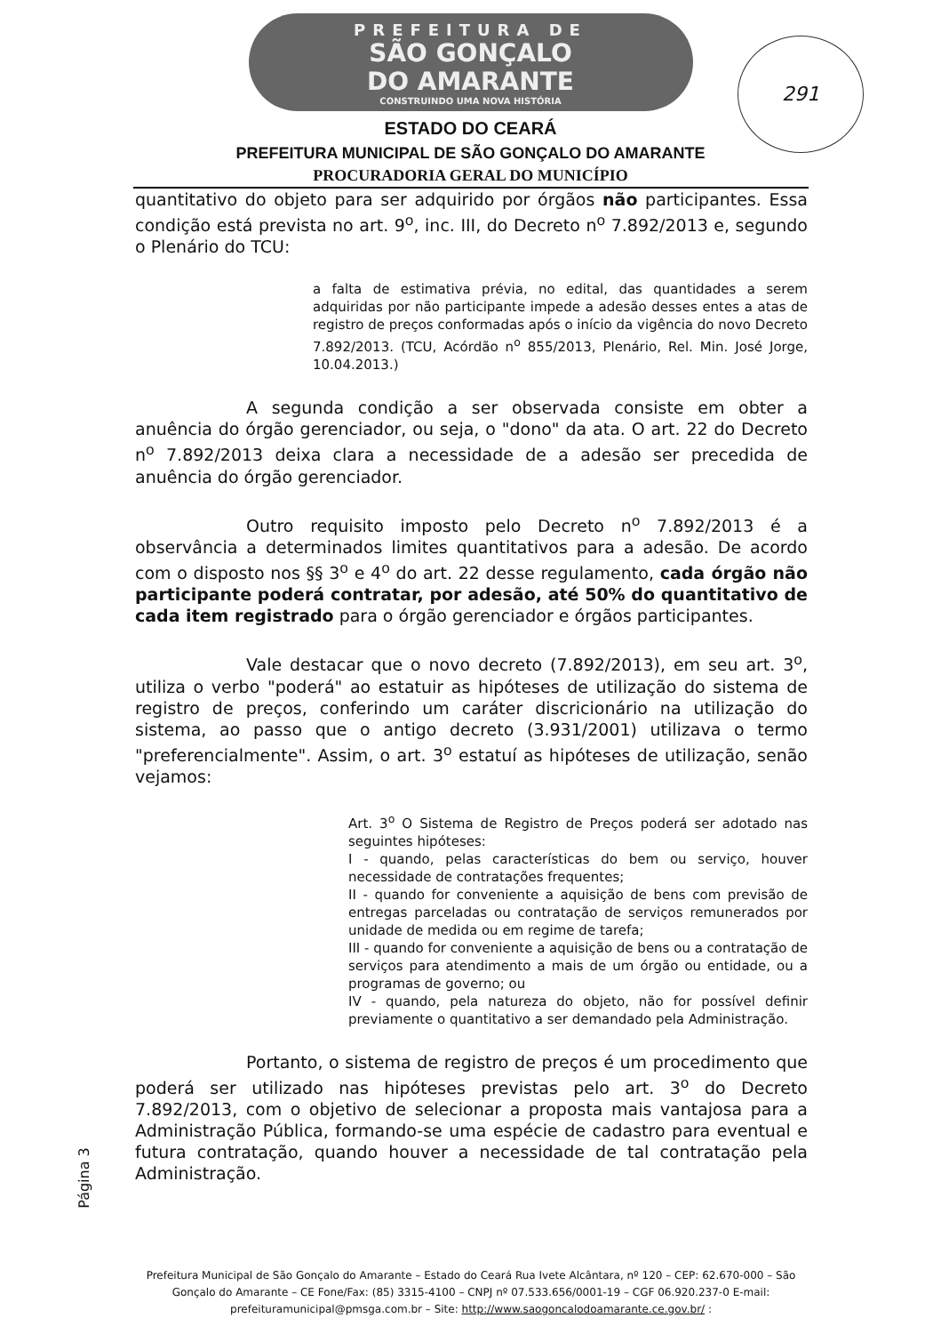PREFEITURA DE
SÃO GONÇALO
DO AMARANTE
CONSTRUINDO UMA NOVA HISTÓRIA
291
ESTADO DO CEARÁ
PREFEITURA MUNICIPAL DE SÃO GONÇALO DO AMARANTE
PROCURADORIA GERAL DO MUNICÍPIO
quantitativo do objeto para ser adquirido por órgãos não participantes. Essa condição está prevista no art. 9<sup>o</sup>, inc. III, do Decreto n<sup>o</sup> 7.892/2013 e, segundo o Plenário do TCU:
a falta de estimativa prévia, no edital, das quantidades a serem adquiridas por não participante impede a adesão desses entes a atas de registro de preços conformadas após o início da vigência do novo Decreto 7.892/2013. (TCU, Acórdão n<sup>o</sup> 855/2013, Plenário, Rel. Min. José Jorge, 10.04.2013.)
A segunda condição a ser observada consiste em obter a anuência do órgão gerenciador, ou seja, o "dono" da ata. O art. 22 do Decreto n<sup>o</sup> 7.892/2013 deixa clara a necessidade de a adesão ser precedida de anuência do órgão gerenciador.
Outro requisito imposto pelo Decreto n<sup>o</sup> 7.892/2013 é a observância a determinados limites quantitativos para a adesão. De acordo com o disposto nos §§ 3<sup>o</sup> e 4<sup>o</sup> do art. 22 desse regulamento, cada órgão não participante poderá contratar, por adesão, até 50% do quantitativo de cada item registrado para o órgão gerenciador e órgãos participantes.
Vale destacar que o novo decreto (7.892/2013), em seu art. 3<sup>o</sup>, utiliza o verbo "poderá" ao estatuir as hipóteses de utilização do sistema de registro de preços, conferindo um caráter discricionário na utilização do sistema, ao passo que o antigo decreto (3.931/2001) utilizava o termo "preferencialmente". Assim, o art. 3<sup>o</sup> estatuí as hipóteses de utilização, senão vejamos:
Art. 3<sup>o</sup> O Sistema de Registro de Preços poderá ser adotado nas seguintes hipóteses:
I - quando, pelas características do bem ou serviço, houver necessidade de contratações frequentes;
II - quando for conveniente a aquisição de bens com previsão de entregas parceladas ou contratação de serviços remunerados por unidade de medida ou em regime de tarefa;
III - quando for conveniente a aquisição de bens ou a contratação de serviços para atendimento a mais de um órgão ou entidade, ou a programas de governo; ou
IV - quando, pela natureza do objeto, não for possível definir previamente o quantitativo a ser demandado pela Administração.
Portanto, o sistema de registro de preços é um procedimento que poderá ser utilizado nas hipóteses previstas pelo art. 3<sup>o</sup> do Decreto 7.892/2013, com o objetivo de selecionar a proposta mais vantajosa para a Administração Pública, formando-se uma espécie de cadastro para eventual e futura contratação, quando houver a necessidade de tal contratação pela Administração.
Página 3
Prefeitura Municipal de São Gonçalo do Amarante – Estado do Ceará Rua Ivete Alcântara, nº 120 – CEP: 62.670-000 – São Gonçalo do Amarante – CE Fone/Fax: (85) 3315-4100 – CNPJ nº 07.533.656/0001-19 – CGF 06.920.237-0 E-mail: prefeituramunicipal@pmsga.com.br – Site: http://www.saogoncalodoamarante.ce.gov.br/ :